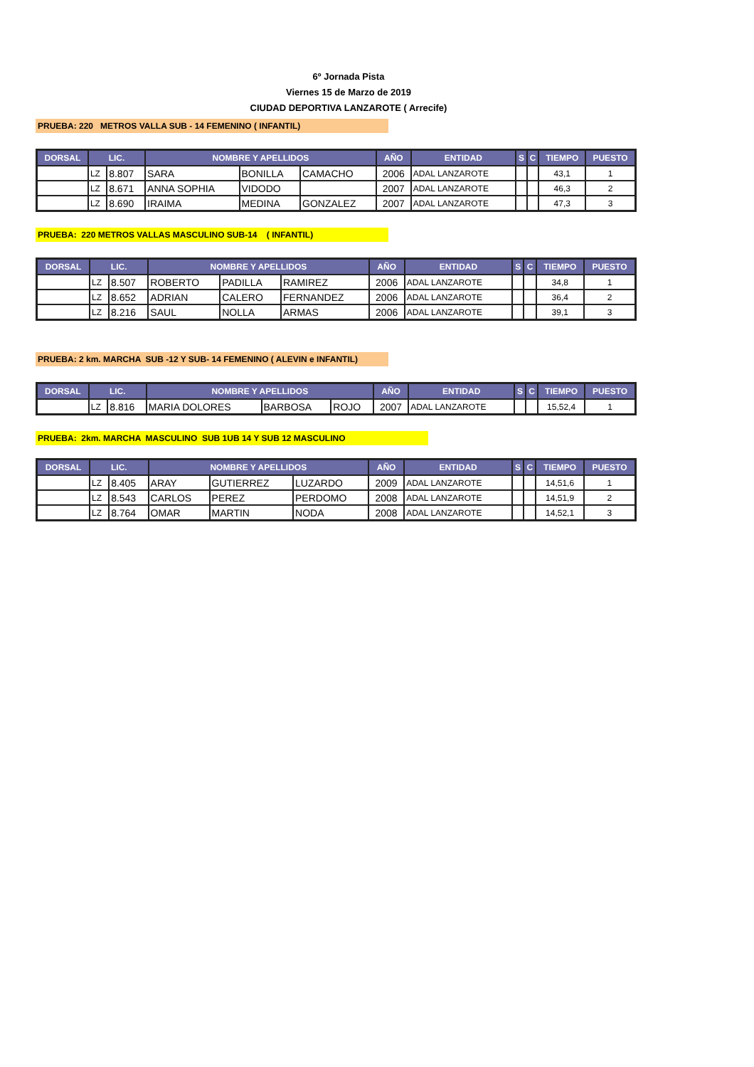6º Jornada Pista
Viernes 15 de Marzo de 2019
CIUDAD DEPORTIVA LANZAROTE ( Arrecife)
PRUEBA: 220 METROS VALLA SUB - 14 FEMENINO ( INFANTIL)
| DORSAL | LIC. | | NOMBRE Y APELLIDOS | | | AÑO | ENTIDAD | S | C | TIEMPO | PUESTO |
| --- | --- | --- | --- | --- | --- | --- | --- | --- | --- | --- | --- |
| | LZ | 8.807 | SARA | BONILLA | CAMACHO | 2006 | ADAL LANZAROTE | | | 43,1 | 1 |
| | LZ | 8.671 | ANNA SOPHIA | VIDODO | | 2007 | ADAL LANZAROTE | | | 46,3 | 2 |
| | LZ | 8.690 | IRAIMA | MEDINA | GONZALEZ | 2007 | ADAL LANZAROTE | | | 47,3 | 3 |
PRUEBA: 220 METROS VALLAS MASCULINO SUB-14 ( INFANTIL)
| DORSAL | LIC. | | NOMBRE Y APELLIDOS | | | AÑO | ENTIDAD | S | C | TIEMPO | PUESTO |
| --- | --- | --- | --- | --- | --- | --- | --- | --- | --- | --- | --- |
| | LZ | 8.507 | ROBERTO | PADILLA | RAMIREZ | 2006 | ADAL LANZAROTE | | | 34,8 | 1 |
| | LZ | 8.652 | ADRIAN | CALERO | FERNANDEZ | 2006 | ADAL LANZAROTE | | | 36,4 | 2 |
| | LZ | 8.216 | SAUL | NOLLA | ARMAS | 2006 | ADAL LANZAROTE | | | 39,1 | 3 |
PRUEBA: 2 km. MARCHA SUB -12 Y SUB- 14 FEMENINO ( ALEVIN e INFANTIL)
| DORSAL | LIC. | | NOMBRE Y APELLIDOS | | | AÑO | ENTIDAD | S | C | TIEMPO | PUESTO |
| --- | --- | --- | --- | --- | --- | --- | --- | --- | --- | --- | --- |
| | LZ | 8.816 | MARIA DOLORES | BARBOSA | ROJO | 2007 | ADAL LANZAROTE | | | 15,52,4 | 1 |
PRUEBA: 2km. MARCHA MASCULINO SUB 1UB 14 Y SUB 12 MASCULINO
| DORSAL | LIC. | | NOMBRE Y APELLIDOS | | | AÑO | ENTIDAD | S | C | TIEMPO | PUESTO |
| --- | --- | --- | --- | --- | --- | --- | --- | --- | --- | --- | --- |
| | LZ | 8.405 | ARAY | GUTIERREZ | LUZARDO | 2009 | ADAL LANZAROTE | | | 14,51,6 | 1 |
| | LZ | 8.543 | CARLOS | PEREZ | PERDOMO | 2008 | ADAL LANZAROTE | | | 14,51,9 | 2 |
| | LZ | 8.764 | OMAR | MARTIN | NODA | 2008 | ADAL LANZAROTE | | | 14,52,1 | 3 |